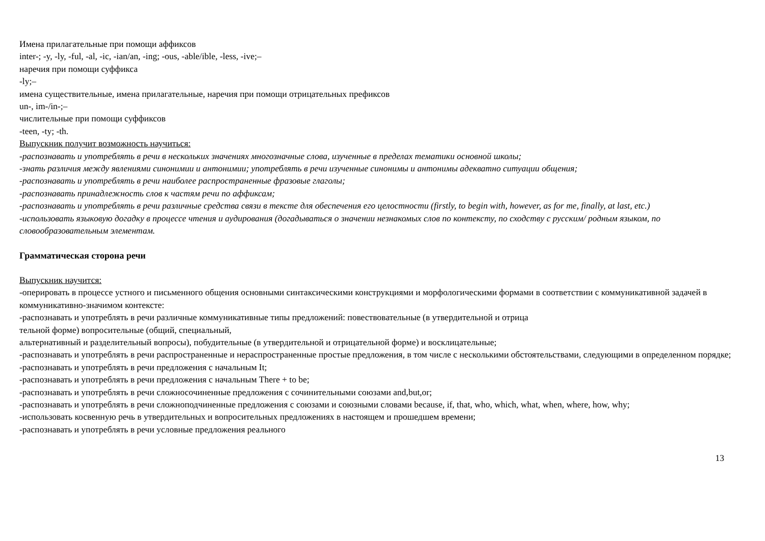Имена прилагательные при помощи аффиксов
inter-; -y, -ly, -ful, -al, -ic, -ian/an, -ing; -ous, -able/ible, -less, -ive;–
наречия при помощи суффикса
-ly;–
имена существительные, имена прилагательные, наречия при помощи отрицательных префиксов
un-, im-/in-;–
числительные при помощи суффиксов
-teen, -ty; -th.
Выпускник получит возможность научиться:
-распознавать и употреблять в речи в нескольких значениях многозначные слова, изученные в пределах тематики основной школы;
-знать различия между явлениями синонимии и антонимии; употреблять в речи изученные синонимы и антонимы адекватно ситуации общения;
-распознавать и употреблять в речи наиболее распространенные фразовые глаголы;
-распознавать принадлежность слов к частям речи по аффиксам;
-распознавать и употреблять в речи различные средства связи в тексте для обеспечения его целостности (firstly, to begin with, however, as for me, finally, at last, etc.)
-использовать языковую догадку в процессе чтения и аудирования (догадываться о значении незнакомых слов по контексту, по сходству с русским/ родным языком, по словообразовательным элементам.
Грамматическая сторона речи
Выпускник научится:
-оперировать в процессе устного и письменного общения основными синтаксическими конструкциями и морфологическими формами в соответствии с коммуникативной задачей в коммуникативно-значимом контексте:
-распознавать и употреблять в речи различные коммуникативные типы предложений: повествовательные (в утвердительной и отрица
тельной форме) вопросительные (общий, специальный,
альтернативный и разделительный вопросы), побудительные (в утвердительной и отрицательной форме) и восклицательные;
-распознавать и употреблять в речи распространенные и нераспространенные простые предложения, в том числе с несколькими обстоятельствами, следующими в определенном порядке;
-распознавать и употреблять в речи предложения с начальным It;
-распознавать и употреблять в речи предложения с начальным There + to be;
-распознавать и употреблять в речи сложносочиненные предложения с сочинительными союзами and,but,or;
-распознавать и употреблять в речи сложноподчиненные предложения с союзами и союзными словами because, if, that, who, which, what, when, where, how, why;
-использовать косвенную речь в утвердительных и вопросительных предложениях в настоящем и прошедшем времени;
-распознавать и употреблять в речи условные предложения реального
13